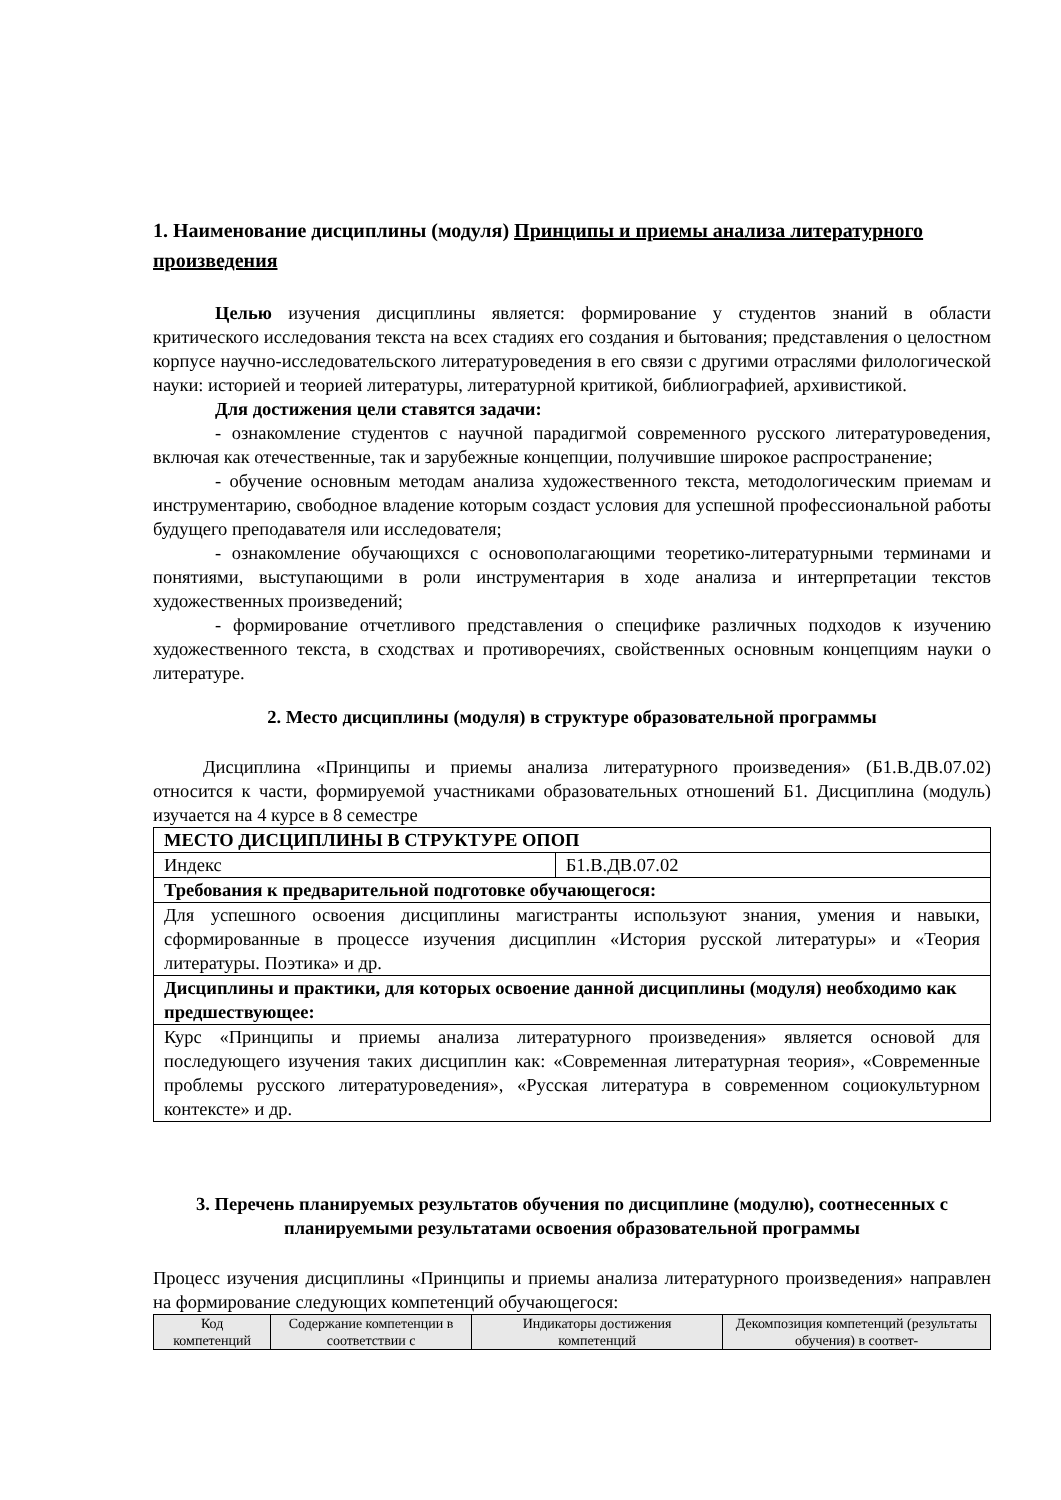1. Наименование дисциплины (модуля) Принципы и приемы анализа литературного произведения
Целью изучения дисциплины является: формирование у студентов знаний в области критического исследования текста на всех стадиях его создания и бытования; представления о целостном корпусе научно-исследовательского литературоведения в его связи с другими отраслями филологической науки: историей и теорией литературы, литературной критикой, библиографией, архивистикой.
Для достижения цели ставятся задачи:
- ознакомление студентов с научной парадигмой современного русского литературоведения, включая как отечественные, так и зарубежные концепции, получившие широкое распространение;
- обучение основным методам анализа художественного текста, методологическим приемам и инструментарию, свободное владение которым создаст условия для успешной профессиональной работы будущего преподавателя или исследователя;
- ознакомление обучающихся с основополагающими теоретико-литературными терминами и понятиями, выступающими в роли инструментария в ходе анализа и интерпретации текстов художественных произведений;
- формирование отчетливого представления о специфике различных подходов к изучению художественного текста, в сходствах и противоречиях, свойственных основным концепциям науки о литературе.
2. Место дисциплины (модуля) в структуре образовательной программы
Дисциплина «Принципы и приемы анализа литературного произведения» (Б1.В.ДВ.07.02) относится к части, формируемой участниками образовательных отношений Б1. Дисциплина (модуль) изучается на 4 курсе в 8 семестре
| МЕСТО ДИСЦИПЛИНЫ В СТРУКТУРЕ ОПОП | |
| Индекс | Б1.В.ДВ.07.02 |
| Требования к предварительной подготовке обучающегося: | |
| Для успешного освоения дисциплины магистранты используют знания, умения и навыки, сформированные в процессе изучения дисциплин «История русской литературы» и «Теория литературы. Поэтика» и др. | |
| Дисциплины и практики, для которых освоение данной дисциплины (модуля) необходимо как предшествующее: | |
| Курс «Принципы и приемы анализа литературного произведения» является основой для последующего изучения таких дисциплин как: «Современная литературная теория», «Современные проблемы русского литературоведения», «Русская литература в современном социокультурном контексте» и др. | |
3. Перечень планируемых результатов обучения по дисциплине (модулю), соотнесенных с планируемыми результатами освоения образовательной программы
Процесс изучения дисциплины «Принципы и приемы анализа литературного произведения» направлен на формирование следующих компетенций обучающегося:
| Код компетенций | Содержание компетенции в соответствии с | Индикаторы достижения компетенций | Декомпозиция компетенций (результаты обучения) в соответ- |
| --- | --- | --- | --- |